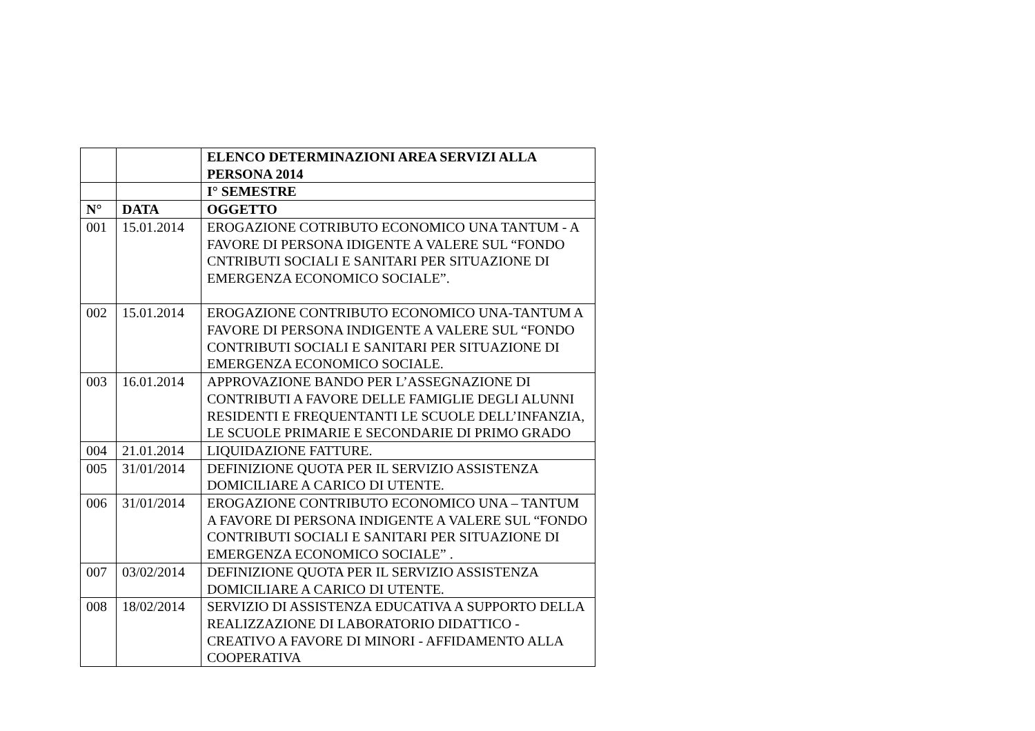| | | ELENCO DETERMINAZIONI AREA SERVIZI ALLA PERSONA 2014 |
| | | I° SEMESTRE |
| N° | DATA | OGGETTO |
| 001 | 15.01.2014 | EROGAZIONE COTRIBUTO ECONOMICO UNA TANTUM - A FAVORE DI PERSONA IDIGENTE A VALERE SUL “FONDO CNTRIBUTI SOCIALI E SANITARI PER SITUAZIONE DI EMERGENZA ECONOMICO SOCIALE”. |
| 002 | 15.01.2014 | EROGAZIONE CONTRIBUTO ECONOMICO UNA-TANTUM A FAVORE DI PERSONA INDIGENTE A VALERE SUL “FONDO CONTRIBUTI SOCIALI E SANITARI PER SITUAZIONE DI EMERGENZA ECONOMICO SOCIALE. |
| 003 | 16.01.2014 | APPROVAZIONE BANDO PER L’ASSEGNAZIONE DI CONTRIBUTI A FAVORE DELLE FAMIGLIE DEGLI ALUNNI RESIDENTI E FREQUENTANTI LE SCUOLE DELL’INFANZIA, LE SCUOLE PRIMARIE E SECONDARIE DI PRIMO GRADO |
| 004 | 21.01.2014 | LIQUIDAZIONE FATTURE. |
| 005 | 31/01/2014 | DEFINIZIONE QUOTA PER IL SERVIZIO ASSISTENZA DOMICILIARE A CARICO DI UTENTE. |
| 006 | 31/01/2014 | EROGAZIONE CONTRIBUTO ECONOMICO UNA – TANTUM A FAVORE DI PERSONA INDIGENTE A VALERE SUL “FONDO CONTRIBUTI SOCIALI E SANITARI PER SITUAZIONE DI EMERGENZA ECONOMICO SOCIALE” . |
| 007 | 03/02/2014 | DEFINIZIONE QUOTA PER IL SERVIZIO ASSISTENZA DOMICILIARE A CARICO DI UTENTE. |
| 008 | 18/02/2014 | SERVIZIO DI ASSISTENZA EDUCATIVA A SUPPORTO DELLA REALIZZAZIONE DI LABORATORIO DIDATTICO - CREATIVO A FAVORE DI MINORI - AFFIDAMENTO ALLA COOPERATIVA |